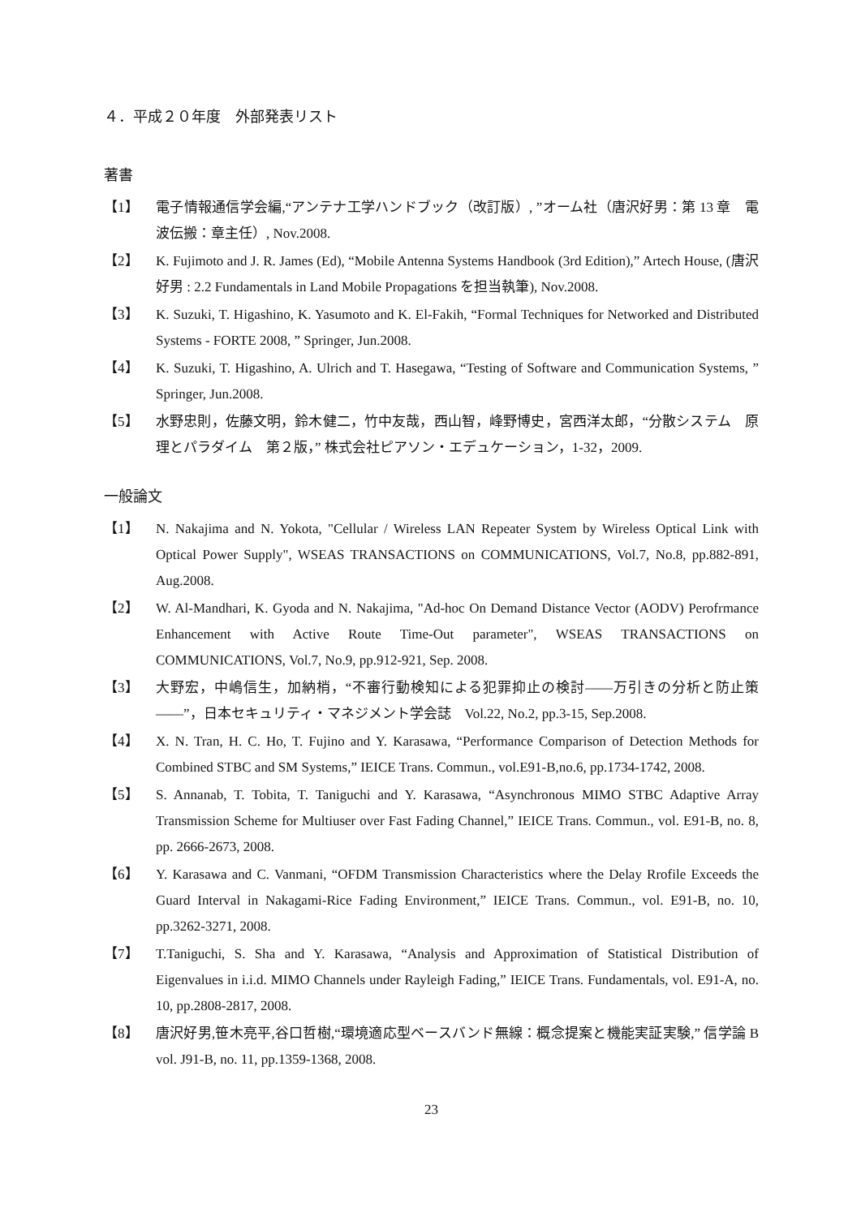４．平成２０年度　外部発表リスト
著書
【1】 電子情報通信学会編,“アンテナ工学ハンドブック（改訂版）, ”オーム社（唐沢好男：第 13 章　電波伝搬：章主任）, Nov.2008.
【2】 K. Fujimoto and J. R. James (Ed), “Mobile Antenna Systems Handbook (3rd Edition),” Artech House, (唐沢好男 : 2.2 Fundamentals in Land Mobile Propagations を担当執筆), Nov.2008.
【3】 K. Suzuki, T. Higashino, K. Yasumoto and K. El-Fakih, “Formal Techniques for Networked and Distributed Systems - FORTE 2008, ” Springer, Jun.2008.
【4】 K. Suzuki, T. Higashino, A. Ulrich and T. Hasegawa, “Testing of Software and Communication Systems, ” Springer, Jun.2008.
【5】 水野忠則，佐藤文明，鈴木健二，竹中友哉，西山智，峰野博史，宮西洋太郎，“分散システム　原理とパラダイム　第２版，” 株式会社ピアソン・エデュケーション，1-32，2009.
一般論文
【1】 N. Nakajima and N. Yokota, "Cellular / Wireless LAN Repeater System by Wireless Optical Link with Optical Power Supply", WSEAS TRANSACTIONS on COMMUNICATIONS, Vol.7, No.8, pp.882-891, Aug.2008.
【2】 W. Al-Mandhari, K. Gyoda and N. Nakajima, "Ad-hoc On Demand Distance Vector (AODV) Perofrmance Enhancement with Active Route Time-Out parameter", WSEAS TRANSACTIONS on COMMUNICATIONS, Vol.7, No.9, pp.912-921, Sep. 2008.
【3】 大野宏，中嶋信生，加納梢，“不審行動検知による犯罪抑止の検討――万引きの分析と防止策――”，日本セキュリティ・マネジメント学会誌　Vol.22, No.2, pp.3-15, Sep.2008.
【4】 X. N. Tran, H. C. Ho, T. Fujino and Y. Karasawa, “Performance Comparison of Detection Methods for Combined STBC and SM Systems,” IEICE Trans. Commun., vol.E91-B,no.6, pp.1734-1742, 2008.
【5】 S. Annanab, T. Tobita, T. Taniguchi and Y. Karasawa, “Asynchronous MIMO STBC Adaptive Array Transmission Scheme for Multiuser over Fast Fading Channel,” IEICE Trans. Commun., vol. E91-B, no. 8, pp. 2666-2673, 2008.
【6】 Y. Karasawa and C. Vanmani, “OFDM Transmission Characteristics where the Delay Rrofile Exceeds the Guard Interval in Nakagami-Rice Fading Environment,” IEICE Trans. Commun., vol. E91-B, no. 10, pp.3262-3271, 2008.
【7】 T.Taniguchi, S. Sha and Y. Karasawa, “Analysis and Approximation of Statistical Distribution of Eigenvalues in i.i.d. MIMO Channels under Rayleigh Fading,” IEICE Trans. Fundamentals, vol. E91-A, no. 10, pp.2808-2817, 2008.
【8】 唐沢好男,笹木亮平,谷口哲樹,“環境適応型ベースバンド無線：概念提案と機能実証実験,” 信学論 B vol. J91-B, no. 11, pp.1359-1368, 2008.
23